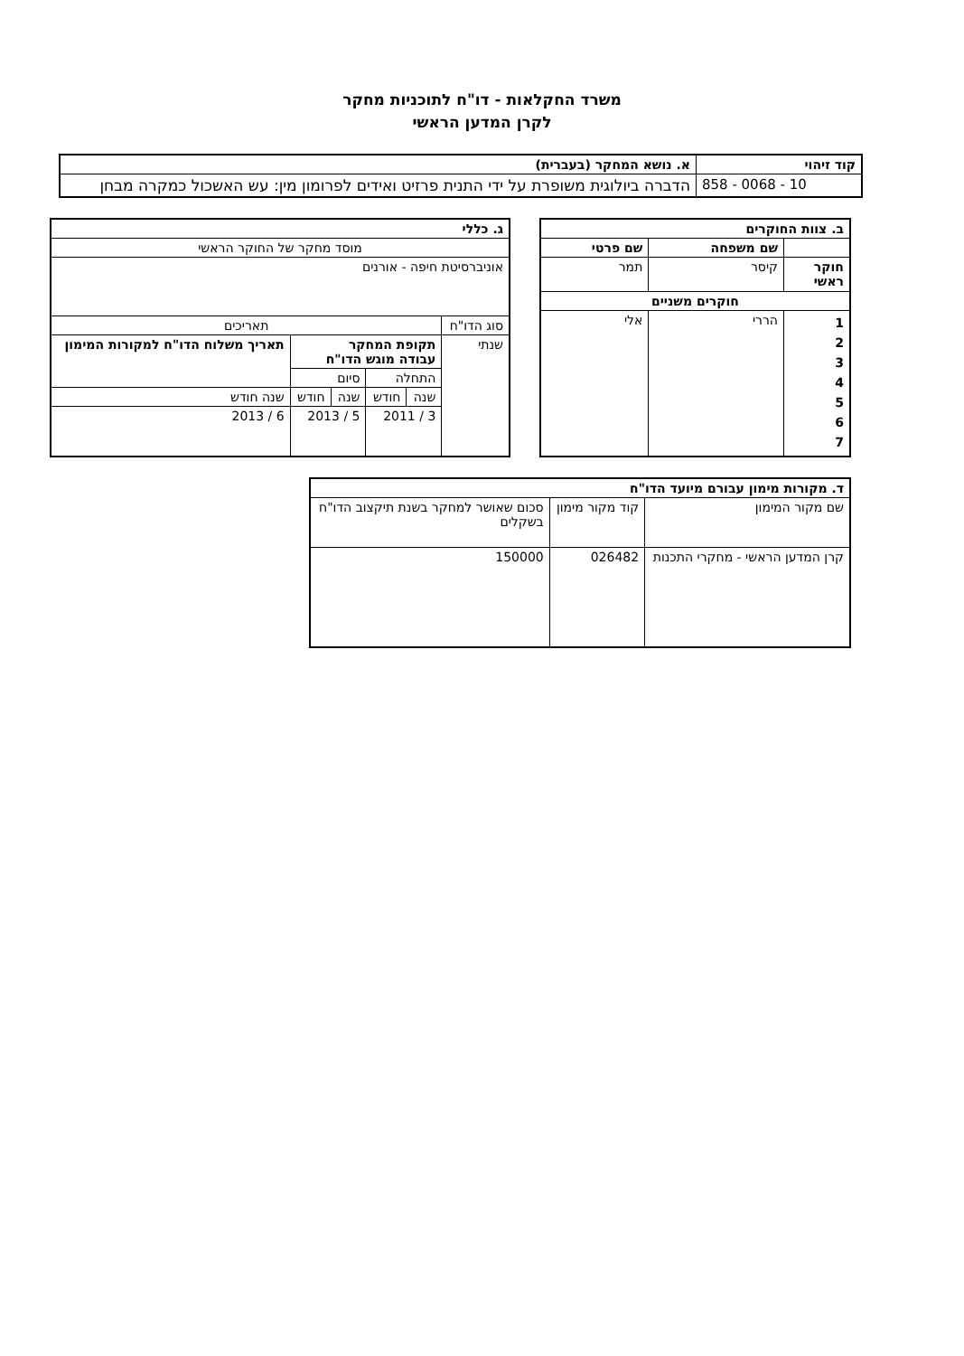משרד החקלאות - דו"ח לתוכניות מחקר
לקרן המדען הראשי
| קוד זיהוי | א. נושא המחקר (בעברית) |
| --- | --- |
| 858 - 0068 - 10 | הדברה ביולוגית משופרת על ידי התנית פרזיט ואידים לפרומון מין: עש האשכול כמקרה מבחן |
| ב. צוות החוקרים | | |
| --- | --- | --- |
| | שם משפחה | שם פרטי |
| חוקר ראשי | קיסר | תמר |
| חוקרים משניים | | |
| 1 2 3 4 5 6 7 | הררי | אלי |
| ג. כללי | | | | | |
| --- | --- | --- | --- | --- | --- |
| מוסד מחקר של החוקר הראשי | | | | | |
| אוניברסיטת חיפה - אורנים | | | | | |
| סוג הדו"ח | תאריכים | | | | |
| שנתי | תקופת המחקר עבודה מוגש הדו"ח | | | | תאריך משלוח הדו"ח למקורות המימון |
| | התחלה | | סיום | | |
| | שנה | חודש | שנה | חודש | שנה חודש |
| | 3 / 2011 | | 5 / 2013 | | 6 / 2013 |
| ד. מקורות מימון עבורם מיועד הדו"ח | | |
| --- | --- | --- |
| שם מקור המימון | קוד מקור מימון | סכום שאושר למחקר בשנת תיקצוב הדו"ח בשקלים |
| קרן המדען הראשי - מחקרי התכנות | 026482 | 150000 |